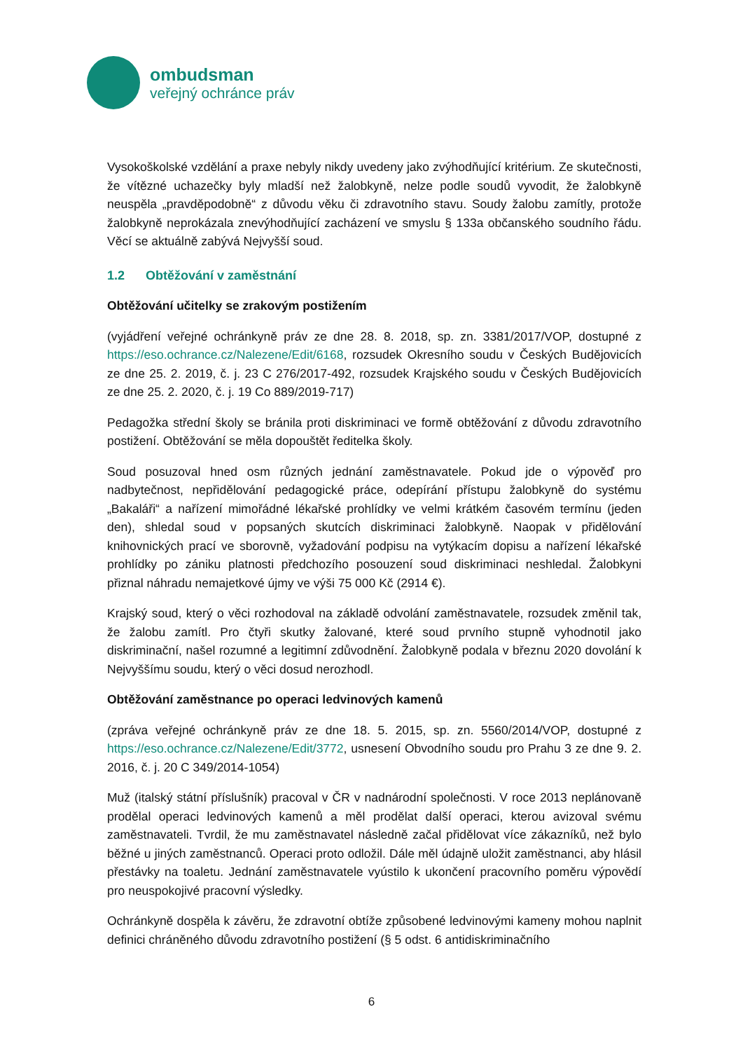ombudsman
veřejný ochránce práv
Vysokoškolské vzdělání a praxe nebyly nikdy uvedeny jako zvýhodňující kritérium. Ze skutečnosti, že vítězné uchazečky byly mladší než žalobkyně, nelze podle soudů vyvodit, že žalobkyně neuspěla „pravděpodobně“ z důvodu věku či zdravotního stavu. Soudy žalobu zamítly, protože žalobkyně neprokázala znevýhodňující zacházení ve smyslu § 133a občanského soudního řádu. Věcí se aktuálně zabývá Nejvyšší soud.
1.2 Obtěžování v zaměstnání
Obtěžování učitelky se zrakovým postižením
(vyjádření veřejné ochránkyně práv ze dne 28. 8. 2018, sp. zn. 3381/2017/VOP, dostupné z https://eso.ochrance.cz/Nalezene/Edit/6168, rozsudek Okresního soudu v Českých Budějovicích ze dne 25. 2. 2019, č. j. 23 C 276/2017-492, rozsudek Krajského soudu v Českých Budějovicích ze dne 25. 2. 2020, č. j. 19 Co 889/2019-717)
Pedagožka střední školy se bránila proti diskriminaci ve formě obtěžování z důvodu zdravotního postižení. Obtěžování se měla dopouštět ředitelka školy.
Soud posuzoval hned osm různých jednání zaměstnavatele. Pokud jde o výpověď pro nadbytečnost, nepřidělování pedagogické práce, odepírání přístupu žalobkyně do systému „Bakaláři“ a nařízení mimořádné lékařské prohlídky ve velmi krátkém časovém termínu (jeden den), shledal soud v popsaných skutcích diskriminaci žalobkyně. Naopak v přidělování knihovnických prací ve sborovně, vyžadování podpisu na vytýkacím dopisu a nařízení lékařské prohlídky po zániku platnosti předchozího posouzení soud diskriminaci neshledal. Žalobkyni přiznal náhradu nemajetkové újmy ve výši 75 000 Kč (2914 €).
Krajský soud, který o věci rozhodoval na základě odvolání zaměstnavatele, rozsudek změnil tak, že žalobu zamítl. Pro čtyři skutky žalované, které soud prvního stupně vyhodnotil jako diskriminační, našel rozumné a legitimní zdůvodnění. Žalobkyně podala v březnu 2020 dovolání k Nejvyššímu soudu, který o věci dosud nerozhodl.
Obtěžování zaměstnance po operaci ledvinových kamenů
(zpráva veřejné ochránkyně práv ze dne 18. 5. 2015, sp. zn. 5560/2014/VOP, dostupné z https://eso.ochrance.cz/Nalezene/Edit/3772, usnesení Obvodního soudu pro Prahu 3 ze dne 9. 2. 2016, č. j. 20 C 349/2014-1054)
Muž (italský státní příslušník) pracoval v ČR v nadnárodní společnosti. V roce 2013 neplánovaně prodělal operaci ledvinových kamenů a měl prodělat další operaci, kterou avizoval svému zaměstnavateli. Tvrdil, že mu zaměstnavatel následně začal přidělovat více zákazníků, než bylo běžné u jiných zaměstnanců. Operaci proto odložil. Dále měl údajně uložit zaměstnanci, aby hlásil přestávky na toaletu. Jednání zaměstnavatele vyústilo k ukončení pracovního poměru výpovědí pro neuspokojivé pracovní výsledky.
Ochránkyně dospěla k závěru, že zdravotní obtíže způsobené ledvinovými kameny mohou naplnit definici chráněného důvodu zdravotního postižení (§ 5 odst. 6 antidiskriminačního
6